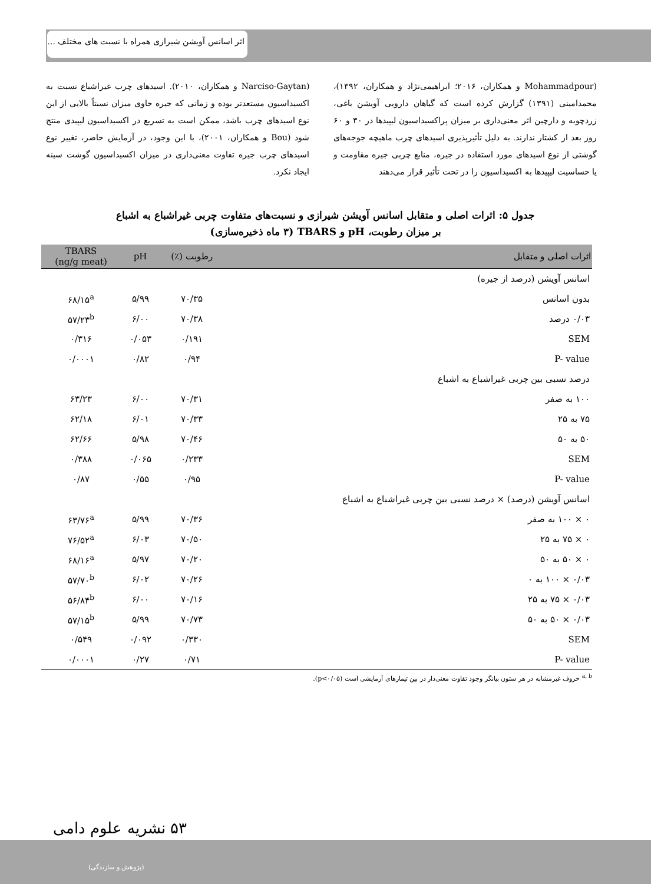اثر اسانس آویشن شیرازی همراه با نسبت های مختلف ...
(Mohammadpour و همکاران، ۲۰۱۶؛ ابراهیمی‌نژاد و همکاران، ۱۳۹۲)، محمدامینی (۱۳۹۱) گزارش کرده است که گیاهان دارویی آویشن باغی، زردچوبه و دارچین اثر معنی‌داری بر میزان پراکسیداسیون لیپیدها در ۳۰ و ۶۰ روز بعد از کشتار ندارند. به دلیل تأثیرپذیری اسیدهای چرب ماهیچه جوجه‌های گوشتی از نوع اسیدهای مورد استفاده در جیره، منابع چربی جیره مقاومت و یا حساسیت لیپیدها به اکسیداسیون را در تحت تأثیر قرار می‌دهند
(Narciso-Gaytan و همکاران، ۲۰۱۰). اسیدهای چرب غیراشباع نسبت به اکسیداسیون مستعدتر بوده و زمانی که جیره حاوی میزان نسبتاً بالایی از این نوع اسیدهای چرب باشد، ممکن است به تسریع در اکسیداسیون لیپیدی منتج شود (Bou و همکاران، ۲۰۰۱)، با این وجود، در آزمایش حاضر، تغییر نوع اسیدهای چرب جیره تفاوت معنی‌داری در میزان اکسیداسیون گوشت سینه ایجاد نکرد.
جدول ۵: اثرات اصلی و متقابل اسانس آویشن شیرازی و نسبت‌های متفاوت چربی غیراشباع به اشباع
بر میزان رطوبت، pH و TBARS (۳ ماه ذخیره‌سازی)
| اثرات اصلی و متقابل | رطوبت (٪) | pH | TBARS (ng/g meat) |
| --- | --- | --- | --- |
| اسانس آویشن (درصد از جیره) | | | |
| بدون اسانس | ۷۰/۳۵ | ۵/۹۹ | ۶۸/۱۵<sup>a</sup> |
| ۰/۰۳ درصد | ۷۰/۳۸ | ۶/۰۰ | ۵۷/۲۳<sup>b</sup> |
| SEM | ۰/۱۹۱ | ۰/۰۵۳ | ۰/۳۱۶ |
| P- value | ۰/۹۴ | ۰/۸۲ | ۰/۰۰۰۱ |
| درصد نسبی بین چربی غیراشباع به اشباع | | | |
| ۱۰۰ به صفر | ۷۰/۳۱ | ۶/۰۰ | ۶۳/۲۳ |
| ۷۵ به ۲۵ | ۷۰/۳۳ | ۶/۰۱ | ۶۲/۱۸ |
| ۵۰ به ۵۰ | ۷۰/۴۶ | ۵/۹۸ | ۶۲/۶۶ |
| SEM | ۰/۲۳۳ | ۰/۰۶۵ | ۰/۳۸۸ |
| P- value | ۰/۹۵ | ۰/۵۵ | ۰/۸۷ |
| اسانس آویشن (درصد) × درصد نسبی بین چربی غیراشباع به اشباع | | | |
| ۰ × ۱۰۰ به صفر | ۷۰/۳۶ | ۵/۹۹ | ۶۳/۷۶<sup>a</sup> |
| ۰ × ۷۵ به ۲۵ | ۷۰/۵۰ | ۶/۰۳ | ۷۶/۵۲<sup>a</sup> |
| ۰ × ۵۰ به ۵۰ | ۷۰/۲۰ | ۵/۹۷ | ۶۸/۱۶<sup>a</sup> |
| ۰/۰۳ × ۱۰۰ به ۰ | ۷۰/۲۶ | ۶/۰۲ | ۵۷/۷۰<sup>b</sup> |
| ۰/۰۳ × ۷۵ به ۲۵ | ۷۰/۱۶ | ۶/۰۰ | ۵۶/۸۴<sup>b</sup> |
| ۰/۰۳ × ۵۰ به ۵۰ | ۷۰/۷۳ | ۵/۹۹ | ۵۷/۱۵<sup>b</sup> |
| SEM | ۰/۳۳۰ | ۰/۰۹۲ | ۰/۵۴۹ |
| P- value | ۰/۷۱ | ۰/۲۷ | ۰/۰۰۰۱ |
<sup>a, b</sup> حروف غیرمشابه در هر ستون بیانگر وجود تفاوت معنی‌دار در بین تیمارهای آزمایشی است (p<۰/۰۵).
۵۳ نشریه علوم دامی
(پژوهش و سازندگی)